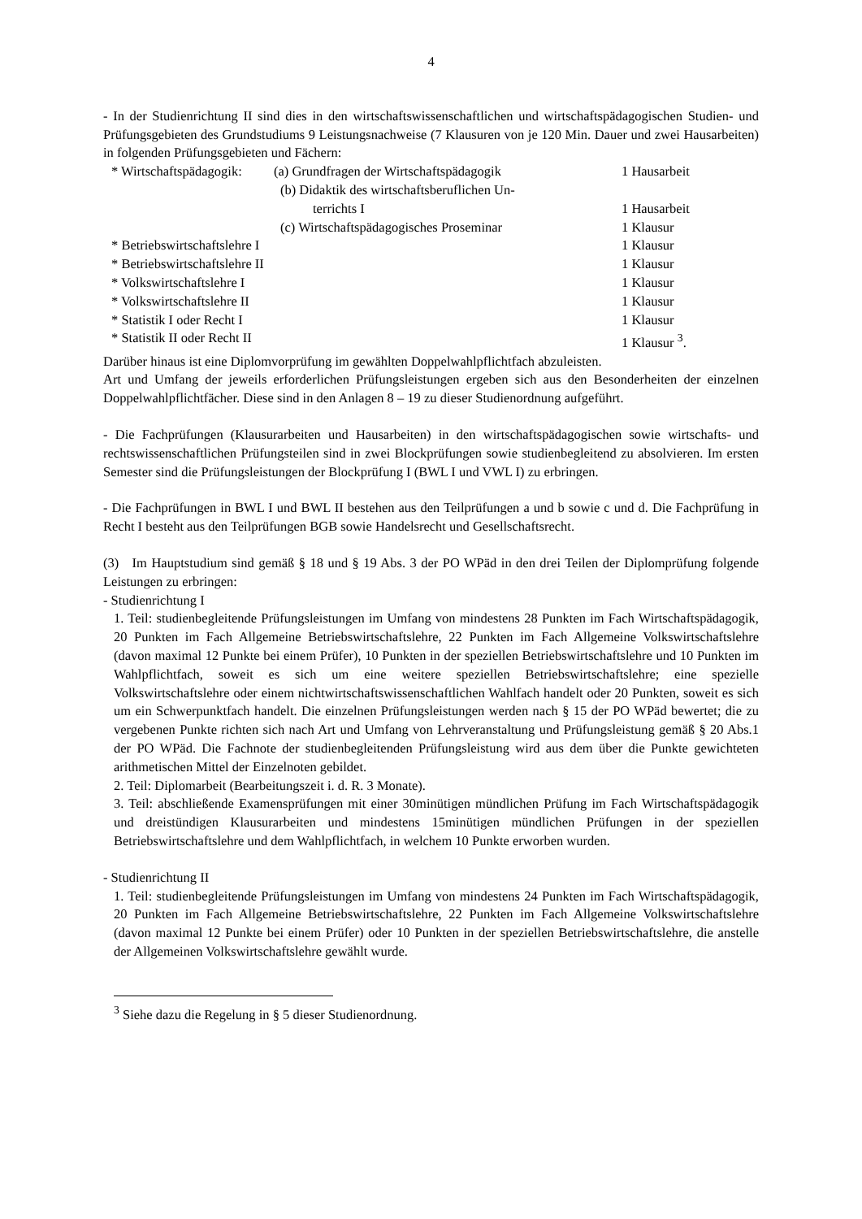4
- In der Studienrichtung II sind dies in den wirtschaftswissenschaftlichen und wirtschaftspädagogischen Studien- und Prüfungsgebieten des Grundstudiums 9 Leistungsnachweise (7 Klausuren von je 120 Min. Dauer und zwei Hausarbeiten) in folgenden Prüfungsgebieten und Fächern:
| * Wirtschaftspädagogik: | (a) Grundfragen der Wirtschaftspädagogik | 1 Hausarbeit |
| | (b) Didaktik des wirtschaftsberuflichen Un- terrichts I | 1 Hausarbeit |
| | (c) Wirtschaftspädagogisches Proseminar | 1 Klausur |
| * Betriebswirtschaftslehre I | | 1 Klausur |
| * Betriebswirtschaftslehre II | | 1 Klausur |
| * Volkswirtschaftslehre I | | 1 Klausur |
| * Volkswirtschaftslehre II | | 1 Klausur |
| * Statistik I oder Recht I | | 1 Klausur |
| * Statistik II oder Recht II | | 1 Klausur <sup>3</sup>. |
Darüber hinaus ist eine Diplomvorprüfung im gewählten Doppelwahlpflichtfach abzuleisten.
Art und Umfang der jeweils erforderlichen Prüfungsleistungen ergeben sich aus den Besonderheiten der einzelnen Doppelwahlpflichtfächer. Diese sind in den Anlagen 8 – 19 zu dieser Studienordnung aufgeführt.
- Die Fachprüfungen (Klausurarbeiten und Hausarbeiten) in den wirtschaftspädagogischen sowie wirtschafts- und rechtswissenschaftlichen Prüfungsteilen sind in zwei Blockprüfungen sowie studienbegleitend zu absolvieren. Im ersten Semester sind die Prüfungsleistungen der Blockprüfung I (BWL I und VWL I) zu erbringen.
- Die Fachprüfungen in BWL I und BWL II bestehen aus den Teilprüfungen a und b sowie c und d. Die Fachprüfung in Recht I besteht aus den Teilprüfungen BGB sowie Handelsrecht und Gesellschaftsrecht.
(3) Im Hauptstudium sind gemäß § 18 und § 19 Abs. 3 der PO WPäd in den drei Teilen der Diplomprüfung folgende Leistungen zu erbringen:
- Studienrichtung I
1. Teil: studienbegleitende Prüfungsleistungen im Umfang von mindestens 28 Punkten im Fach Wirtschaftspädagogik, 20 Punkten im Fach Allgemeine Betriebswirtschaftslehre, 22 Punkten im Fach Allgemeine Volkswirtschaftslehre (davon maximal 12 Punkte bei einem Prüfer), 10 Punkten in der speziellen Betriebswirtschaftslehre und 10 Punkten im Wahlpflichtfach, soweit es sich um eine weitere speziellen Betriebswirtschaftslehre; eine spezielle Volkswirtschaftslehre oder einem nichtwirtschaftswissenschaftlichen Wahlfach handelt oder 20 Punkten, soweit es sich um ein Schwerpunktfach handelt. Die einzelnen Prüfungsleistungen werden nach § 15 der PO WPäd bewertet; die zu vergebenen Punkte richten sich nach Art und Umfang von Lehrveranstaltung und Prüfungsleistung gemäß § 20 Abs.1 der PO WPäd. Die Fachnote der studienbegleitenden Prüfungsleistung wird aus dem über die Punkte gewichteten arithmetischen Mittel der Einzelnoten gebildet.
2. Teil: Diplomarbeit (Bearbeitungszeit i. d. R. 3 Monate).
3. Teil: abschließende Examensprüfungen mit einer 30minütigen mündlichen Prüfung im Fach Wirtschaftspädagogik und dreistündigen Klausurarbeiten und mindestens 15minütigen mündlichen Prüfungen in der speziellen Betriebswirtschaftslehre und dem Wahlpflichtfach, in welchem 10 Punkte erworben wurden.
- Studienrichtung II
1. Teil: studienbegleitende Prüfungsleistungen im Umfang von mindestens 24 Punkten im Fach Wirtschaftspädagogik, 20 Punkten im Fach Allgemeine Betriebswirtschaftslehre, 22 Punkten im Fach Allgemeine Volkswirtschaftslehre (davon maximal 12 Punkte bei einem Prüfer) oder 10 Punkten in der speziellen Betriebswirtschaftslehre, die anstelle der Allgemeinen Volkswirtschaftslehre gewählt wurde.
<sup>3</sup> Siehe dazu die Regelung in § 5 dieser Studienordnung.